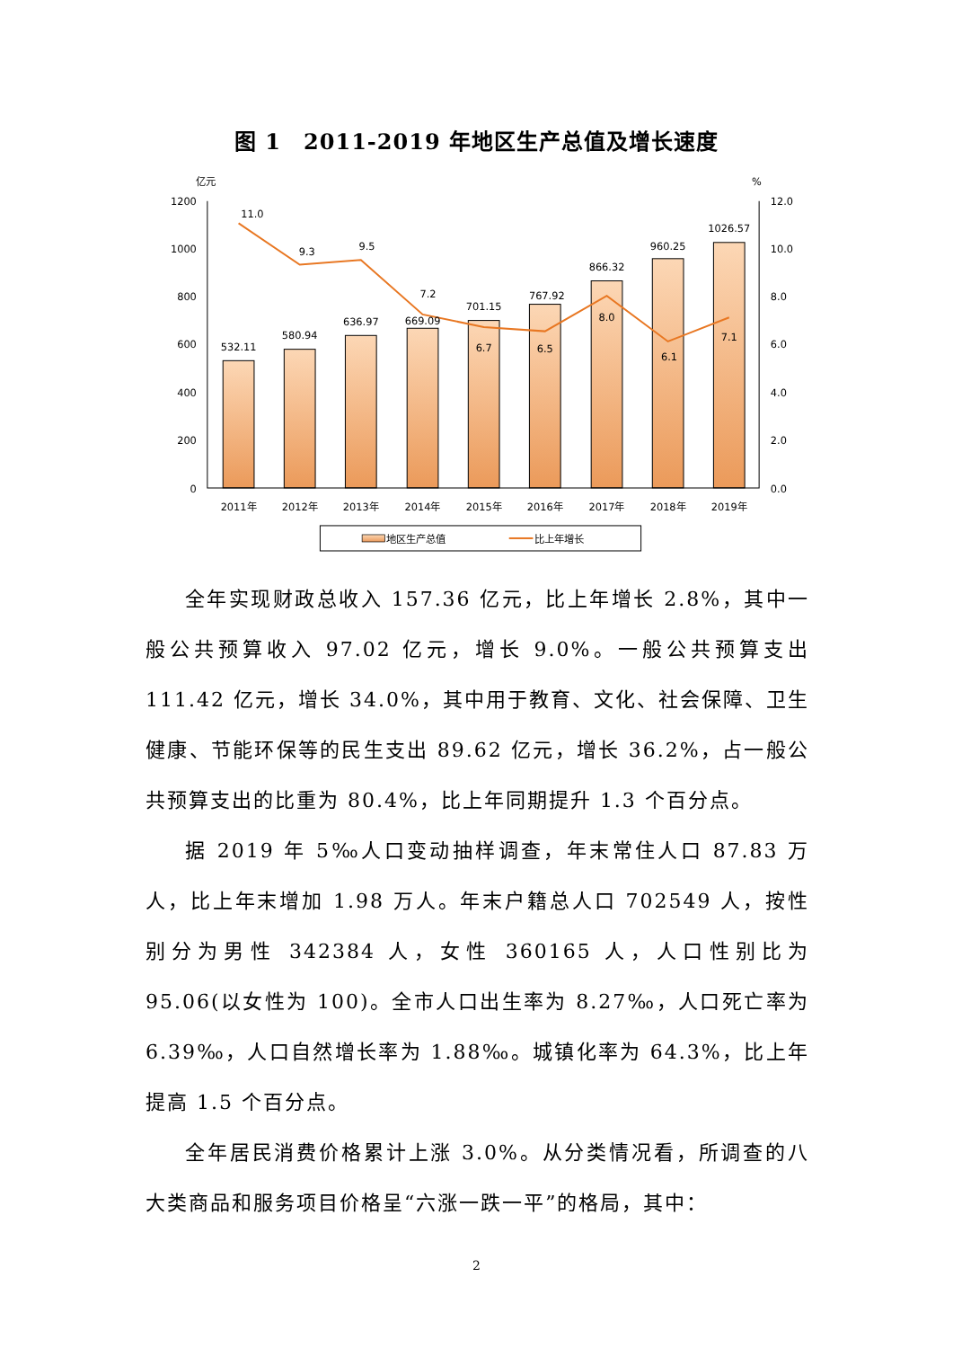图 1　2011-2019 年地区生产总值及增长速度
亿元
%
1200
1000
800
600
400
200
0
12.0
10.0
8.0
6.0
4.0
2.0
0.0
532.11
580.94
636.97
669.09
701.15
767.92
866.32
960.25
1026.57
11.0
9.3
9.5
7.2
6.7
6.5
8.0
6.1
7.1
2011年
2012年
2013年
2014年
2015年
2016年
2017年
2018年
2019年
地区生产总值
比上年增长
全年实现财政总收入 157.36 亿元，比上年增长 2.8%，其中一般公共预算收入 97.02 亿元，增长 9.0%。一般公共预算支出 111.42 亿元，增长 34.0%，其中用于教育、文化、社会保障、卫生健康、节能环保等的民生支出 89.62 亿元，增长 36.2%，占一般公共预算支出的比重为 80.4%，比上年同期提升 1.3 个百分点。
据 2019 年 5‰人口变动抽样调查，年末常住人口 87.83 万人，比上年末增加 1.98 万人。年末户籍总人口 702549 人，按性别分为男性 342384 人，女性 360165 人，人口性别比为 95.06(以女性为 100)。全市人口出生率为 8.27‰，人口死亡率为 6.39‰，人口自然增长率为 1.88‰。城镇化率为 64.3%，比上年提高 1.5 个百分点。
全年居民消费价格累计上涨 3.0%。从分类情况看，所调查的八大类商品和服务项目价格呈“六涨一跌一平”的格局，其中：
2